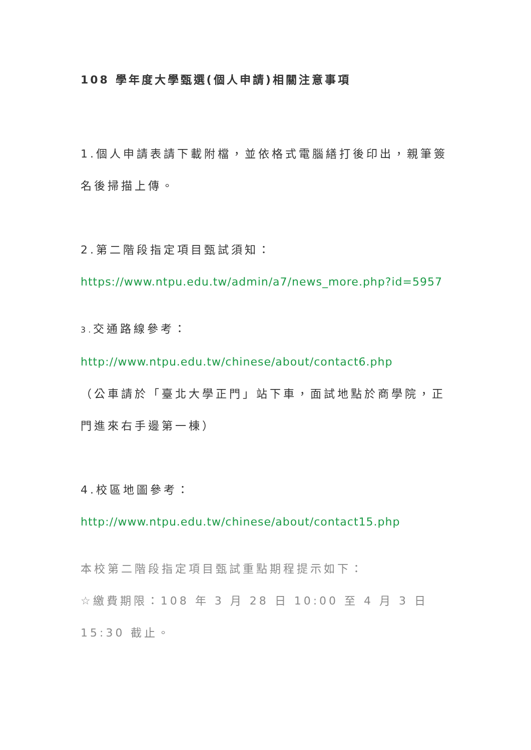108 學年度大學甄選(個人申請)相關注意事項
1.個人申請表請下載附檔，並依格式電腦繕打後印出，親筆簽名後掃描上傳。
2.第二階段指定項目甄試須知：
https://www.ntpu.edu.tw/admin/a7/news_more.php?id=5957
3. 交通路線參考：
http://www.ntpu.edu.tw/chinese/about/contact6.php
（公車請於「臺北大學正門」站下車，面試地點於商學院，正門進來右手邊第一棟）
4.校區地圖參考：
http://www.ntpu.edu.tw/chinese/about/contact15.php
本校第二階段指定項目甄試重點期程提示如下：
☆繳費期限：108 年 3 月 28 日 10:00 至 4 月 3 日 15:30 截止。